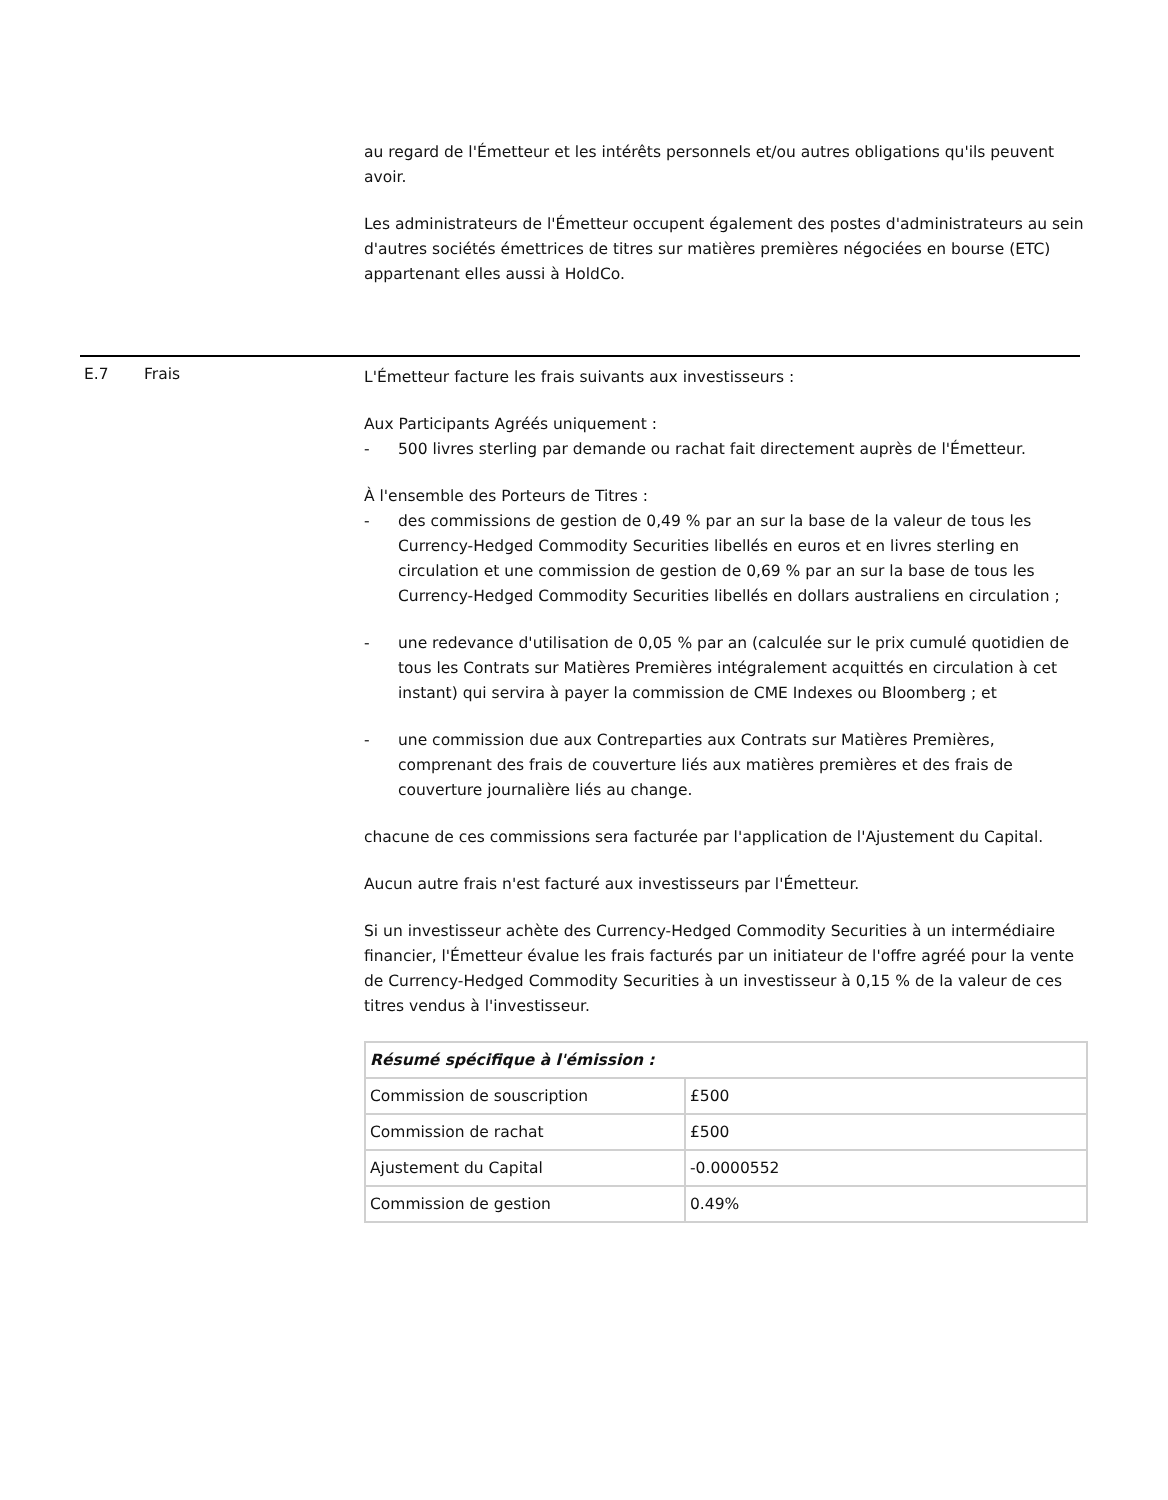au regard de l'Émetteur et les intérêts personnels et/ou autres obligations qu'ils peuvent avoir.
Les administrateurs de l'Émetteur occupent également des postes d'administrateurs au sein d'autres sociétés émettrices de titres sur matières premières négociées en bourse (ETC) appartenant elles aussi à HoldCo.
E.7 Frais
L'Émetteur facture les frais suivants aux investisseurs :
Aux Participants Agréés uniquement :
- 500 livres sterling par demande ou rachat fait directement auprès de l'Émetteur.
À l'ensemble des Porteurs de Titres :
- des commissions de gestion de 0,49 % par an sur la base de la valeur de tous les Currency-Hedged Commodity Securities libellés en euros et en livres sterling en circulation et une commission de gestion de 0,69 % par an sur la base de tous les Currency-Hedged Commodity Securities libellés en dollars australiens en circulation ;
- une redevance d'utilisation de 0,05 % par an (calculée sur le prix cumulé quotidien de tous les Contrats sur Matières Premières intégralement acquittés en circulation à cet instant) qui servira à payer la commission de CME Indexes ou Bloomberg ; et
- une commission due aux Contreparties aux Contrats sur Matières Premières, comprenant des frais de couverture liés aux matières premières et des frais de couverture journalière liés au change.
chacune de ces commissions sera facturée par l'application de l'Ajustement du Capital.
Aucun autre frais n'est facturé aux investisseurs par l'Émetteur.
Si un investisseur achète des Currency-Hedged Commodity Securities à un intermédiaire financier, l'Émetteur évalue les frais facturés par un initiateur de l'offre agréé pour la vente de Currency-Hedged Commodity Securities à un investisseur à 0,15 % de la valeur de ces titres vendus à l'investisseur.
| Résumé spécifique à l'émission : | |
| Commission de souscription | £500 |
| Commission de rachat | £500 |
| Ajustement du Capital | -0.0000552 |
| Commission de gestion | 0.49% |